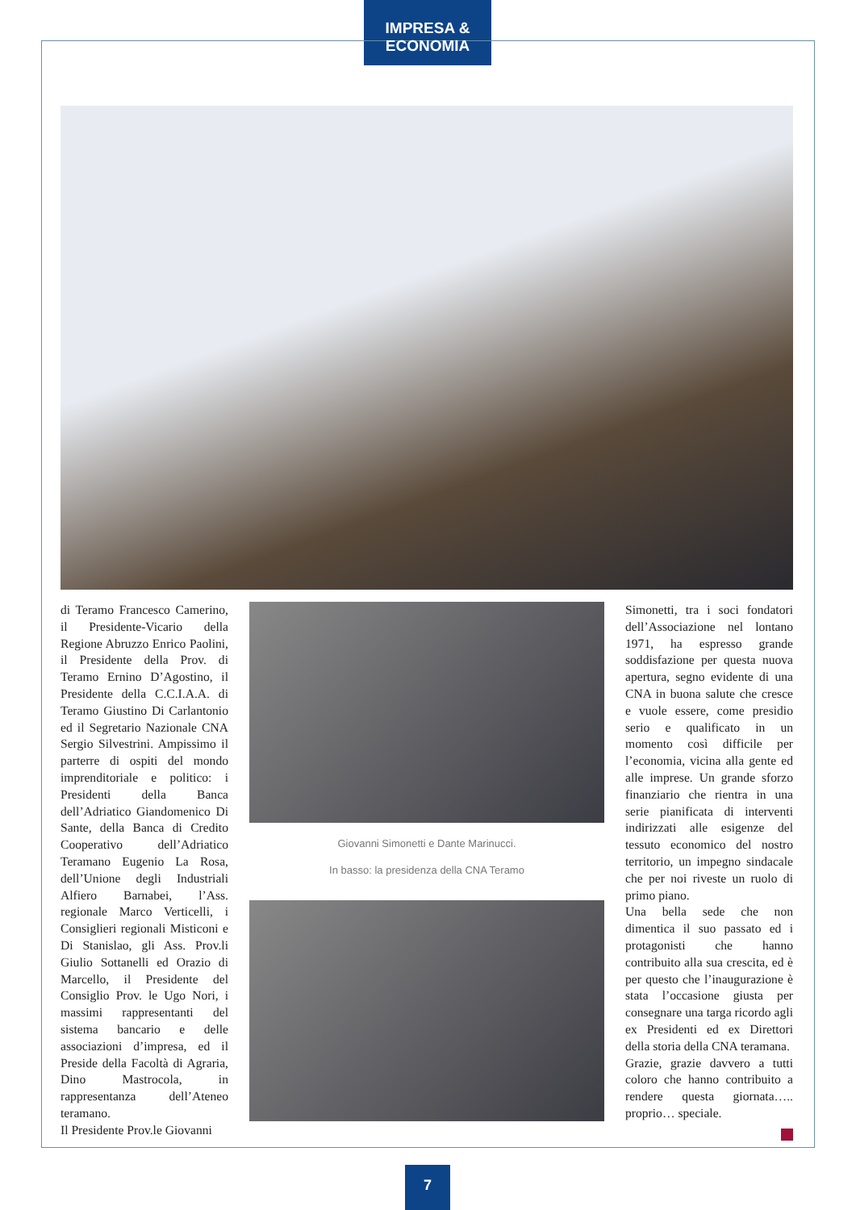IMPRESA & ECONOMIA
di Teramo Francesco Camerino, il Presidente-Vicario della Regione Abruzzo Enrico Paolini, il Presidente della Prov. di Teramo Ernino D’Agostino, il Presidente della C.C.I.A.A. di Teramo Giustino Di Carlantonio ed il Segretario Nazionale CNA Sergio Silvestrini. Ampissimo il parterre di ospiti del mondo imprenditoriale e politico: i Presidenti della Banca dell’Adriatico Giandomenico Di Sante, della Banca di Credito Cooperativo dell’Adriatico Teramano Eugenio La Rosa, dell’Unione degli Industriali Alfiero Barnabei, l’Ass. regionale Marco Verticelli, i Consiglieri regionali Misticoni e Di Stanislao, gli Ass. Prov.li Giulio Sottanelli ed Orazio di Marcello, il Presidente del Consiglio Prov. le Ugo Nori, i massimi rappresentanti del sistema bancario e delle associazioni d’impresa, ed il Preside della Facoltà di Agraria, Dino Mastrocola, in rappresentanza dell’Ateneo teramano.
Il Presidente Prov.le Giovanni
Giovanni Simonetti e Dante Marinucci.
In basso: la presidenza della CNA Teramo
Simonetti, tra i soci fondatori dell’Associazione nel lontano 1971, ha espresso grande soddisfazione per questa nuova apertura, segno evidente di una CNA in buona salute che cresce e vuole essere, come presidio serio e qualificato in un momento così difficile per l’economia, vicina alla gente ed alle imprese. Un grande sforzo finanziario che rientra in una serie pianificata di interventi indirizzati alle esigenze del tessuto economico del nostro territorio, un impegno sindacale che per noi riveste un ruolo di primo piano.
Una bella sede che non dimentica il suo passato ed i protagonisti che hanno contribuito alla sua crescita, ed è per questo che l’inaugurazione è stata l’occasione giusta per consegnare una targa ricordo agli ex Presidenti ed ex Direttori della storia della CNA teramana.
Grazie, grazie davvero a tutti coloro che hanno contribuito a rendere questa giornata….. proprio… speciale.
7